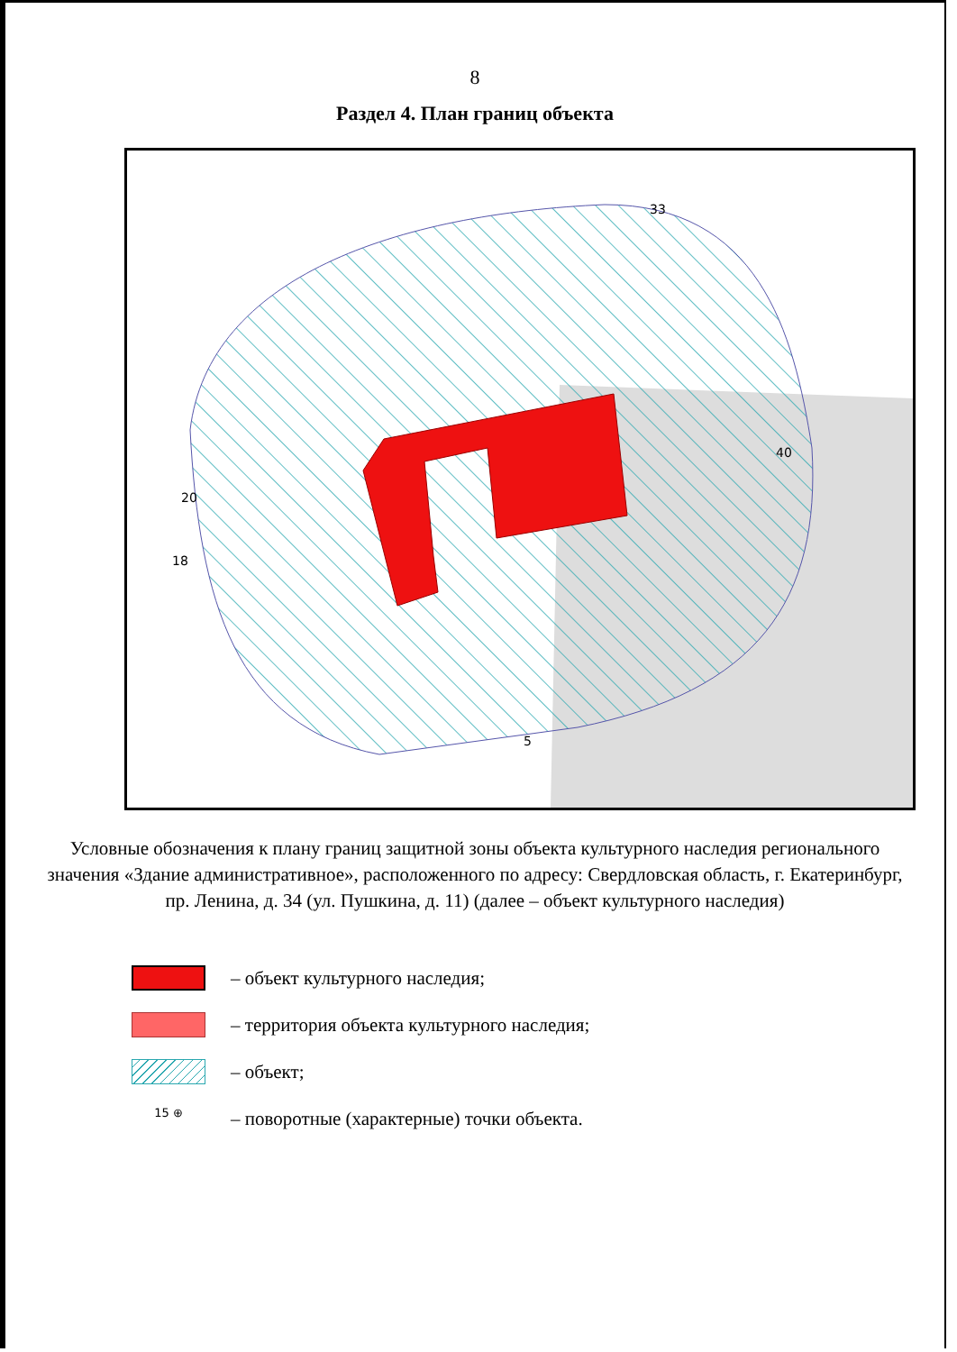8
Раздел 4. План границ объекта
18
20
33
40
5
Условные обозначения к плану границ защитной зоны объекта культурного наследия регионального значения «Здание административное», расположенного по адресу: Свердловская область, г. Екатеринбург, пр. Ленина, д. 34 (ул. Пушкина, д. 11) (далее – объект культурного наследия)
– объект культурного наследия;
– территория объекта культурного наследия;
– объект;
15 ⊕
– поворотные (характерные) точки объекта.